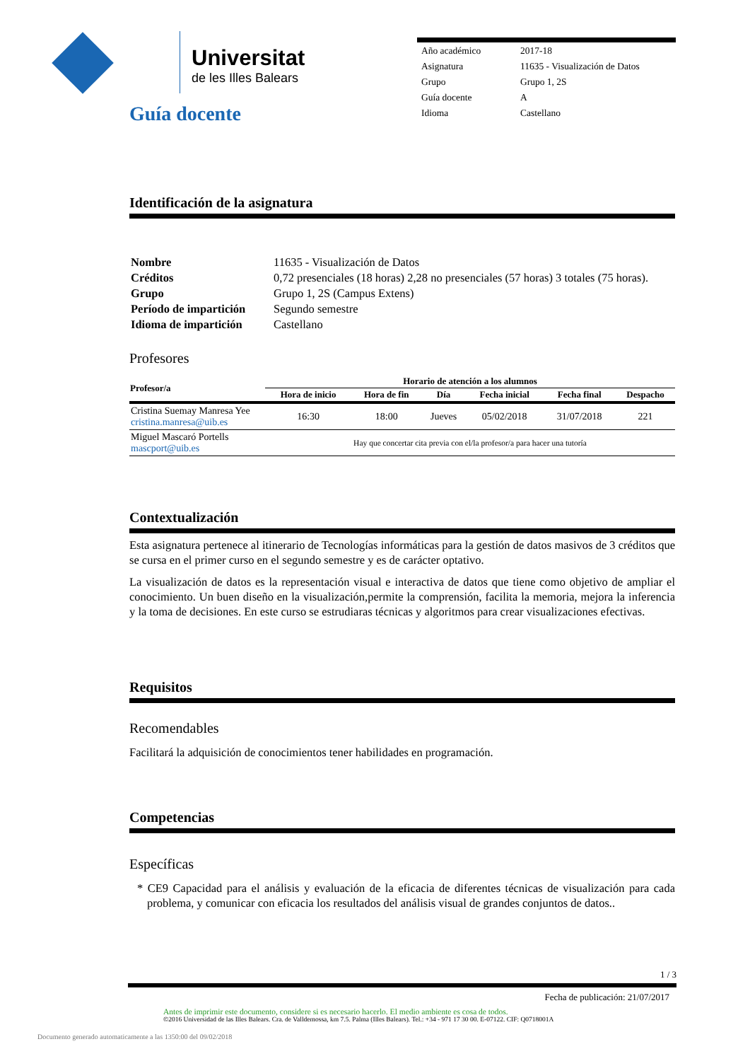Universitat
de les Illes Balears
| Año académico | 2017-18 |
| Asignatura | 11635 - Visualización de Datos |
| Grupo | Grupo 1, 2S |
| Guía docente | A |
| Idioma | Castellano |
Guía docente
Identificación de la asignatura
| Nombre | 11635 - Visualización de Datos |
| Créditos | 0,72 presenciales (18 horas) 2,28 no presenciales (57 horas) 3 totales (75 horas). |
| Grupo | Grupo 1, 2S (Campus Extens) |
| Período de impartición | Segundo semestre |
| Idioma de impartición | Castellano |
Profesores
| Profesor/a | Horario de atención a los alumnos | | | | | |
| --- | --- | --- | --- | --- | --- | --- |
| | Hora de inicio | Hora de fin | Día | Fecha inicial | Fecha final | Despacho |
| Cristina Suemay Manresa Yee cristina.manresa@uib.es | 16:30 | 18:00 | Jueves | 05/02/2018 | 31/07/2018 | 221 |
| Miguel Mascaró Portells mascport@uib.es | Hay que concertar cita previa con el/la profesor/a para hacer una tutoría | | | | | |
Contextualización
Esta asignatura pertenece al itinerario de Tecnologías informáticas para la gestión de datos masivos de 3 créditos que se cursa en el primer curso en el segundo semestre y es de carácter optativo.
La visualización de datos es la representación visual e interactiva de datos que tiene como objetivo de ampliar el conocimiento. Un buen diseño en la visualización,permite la comprensión, facilita la memoria, mejora la inferencia y la toma de decisiones. En este curso se estrudiaras técnicas y algoritmos para crear visualizaciones efectivas.
Requisitos
Recomendables
Facilitará la adquisición de conocimientos tener habilidades en programación.
Competencias
Específicas
* CE9 Capacidad para el análisis y evaluación de la eficacia de diferentes técnicas de visualización para cada problema, y comunicar con eficacia los resultados del análisis visual de grandes conjuntos de datos..
1 / 3
Fecha de publicación: 21/07/2017
Antes de imprimir este documento, considere si es necesario hacerlo. El medio ambiente es cosa de todos.
©2016 Universidad de las Illes Balears. Cra. de Valldemossa, km 7.5. Palma (Illes Balears). Tel.: +34 - 971 17 30 00. E-07122. CIF: Q0718001A
Documento generado automaticamente a las 1350:00 del 09/02/2018